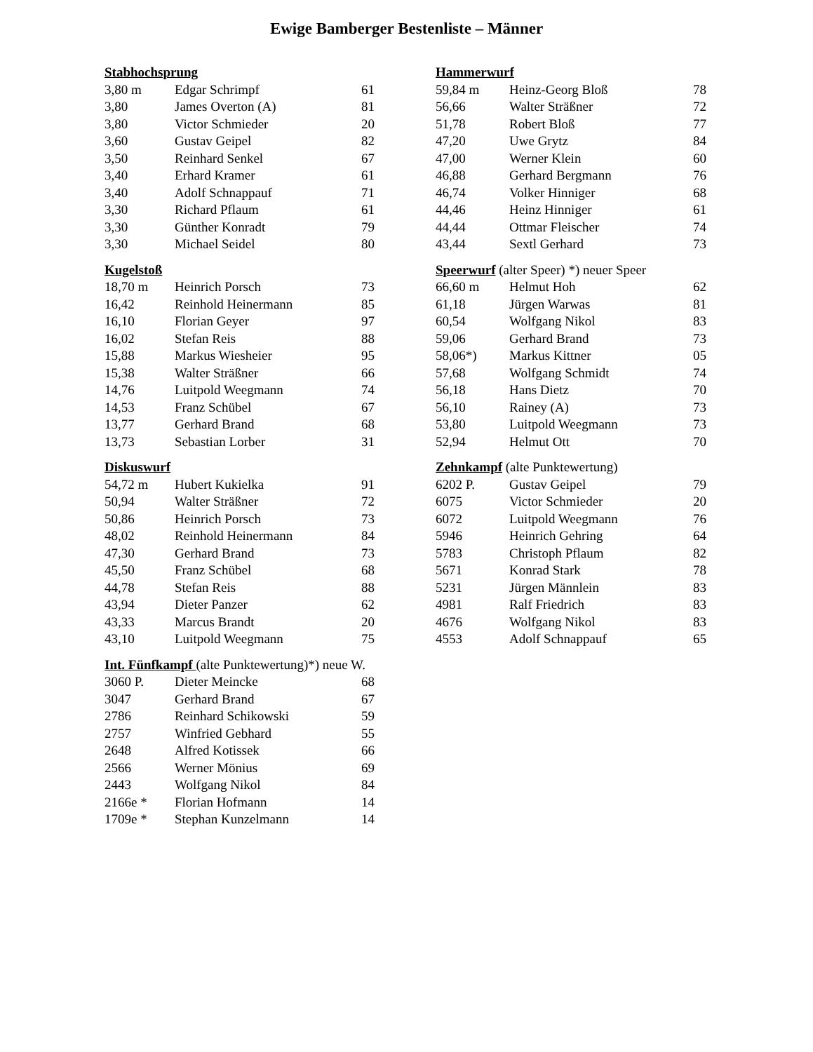Ewige Bamberger Bestenliste – Männer
| Stabhochsprung | | |
| --- | --- | --- |
| 3,80 m | Edgar Schrimpf | 61 |
| 3,80 | James Overton (A) | 81 |
| 3,80 | Victor Schmieder | 20 |
| 3,60 | Gustav Geipel | 82 |
| 3,50 | Reinhard Senkel | 67 |
| 3,40 | Erhard Kramer | 61 |
| 3,40 | Adolf Schnappauf | 71 |
| 3,30 | Richard Pflaum | 61 |
| 3,30 | Günther Konradt | 79 |
| 3,30 | Michael Seidel | 80 |
| Kugelstoß | | |
| --- | --- | --- |
| 18,70 m | Heinrich Porsch | 73 |
| 16,42 | Reinhold Heinermann | 85 |
| 16,10 | Florian Geyer | 97 |
| 16,02 | Stefan Reis | 88 |
| 15,88 | Markus Wiesheier | 95 |
| 15,38 | Walter Sträßner | 66 |
| 14,76 | Luitpold Weegmann | 74 |
| 14,53 | Franz Schübel | 67 |
| 13,77 | Gerhard Brand | 68 |
| 13,73 | Sebastian Lorber | 31 |
| Diskuswurf | | |
| --- | --- | --- |
| 54,72 m | Hubert Kukielka | 91 |
| 50,94 | Walter Sträßner | 72 |
| 50,86 | Heinrich Porsch | 73 |
| 48,02 | Reinhold Heinermann | 84 |
| 47,30 | Gerhard Brand | 73 |
| 45,50 | Franz Schübel | 68 |
| 44,78 | Stefan Reis | 88 |
| 43,94 | Dieter Panzer | 62 |
| 43,33 | Marcus Brandt | 20 |
| 43,10 | Luitpold Weegmann | 75 |
| Int. Fünfkampf (alte Punktewertung)*) neue W. | | |
| --- | --- | --- |
| 3060 P. | Dieter Meincke | 68 |
| 3047 | Gerhard Brand | 67 |
| 2786 | Reinhard Schikowski | 59 |
| 2757 | Winfried Gebhard | 55 |
| 2648 | Alfred Kotissek | 66 |
| 2566 | Werner Mönius | 69 |
| 2443 | Wolfgang Nikol | 84 |
| 2166e * | Florian Hofmann | 14 |
| 1709e * | Stephan Kunzelmann | 14 |
| Hammerwurf | | |
| --- | --- | --- |
| 59,84 m | Heinz-Georg Bloß | 78 |
| 56,66 | Walter Sträßner | 72 |
| 51,78 | Robert Bloß | 77 |
| 47,20 | Uwe Grytz | 84 |
| 47,00 | Werner Klein | 60 |
| 46,88 | Gerhard Bergmann | 76 |
| 46,74 | Volker Hinniger | 68 |
| 44,46 | Heinz Hinniger | 61 |
| 44,44 | Ottmar Fleischer | 74 |
| 43,44 | Sextl Gerhard | 73 |
| Speerwurf (alter Speer) *) neuer Speer | | |
| --- | --- | --- |
| 66,60 m | Helmut Hoh | 62 |
| 61,18 | Jürgen Warwas | 81 |
| 60,54 | Wolfgang Nikol | 83 |
| 59,06 | Gerhard Brand | 73 |
| 58,06*) | Markus Kittner | 05 |
| 57,68 | Wolfgang Schmidt | 74 |
| 56,18 | Hans Dietz | 70 |
| 56,10 | Rainey (A) | 73 |
| 53,80 | Luitpold Weegmann | 73 |
| 52,94 | Helmut Ott | 70 |
| Zehnkampf (alte Punktewertung) | | |
| --- | --- | --- |
| 6202 P. | Gustav Geipel | 79 |
| 6075 | Victor Schmieder | 20 |
| 6072 | Luitpold Weegmann | 76 |
| 5946 | Heinrich Gehring | 64 |
| 5783 | Christoph Pflaum | 82 |
| 5671 | Konrad Stark | 78 |
| 5231 | Jürgen Männlein | 83 |
| 4981 | Ralf Friedrich | 83 |
| 4676 | Wolfgang Nikol | 83 |
| 4553 | Adolf Schnappauf | 65 |